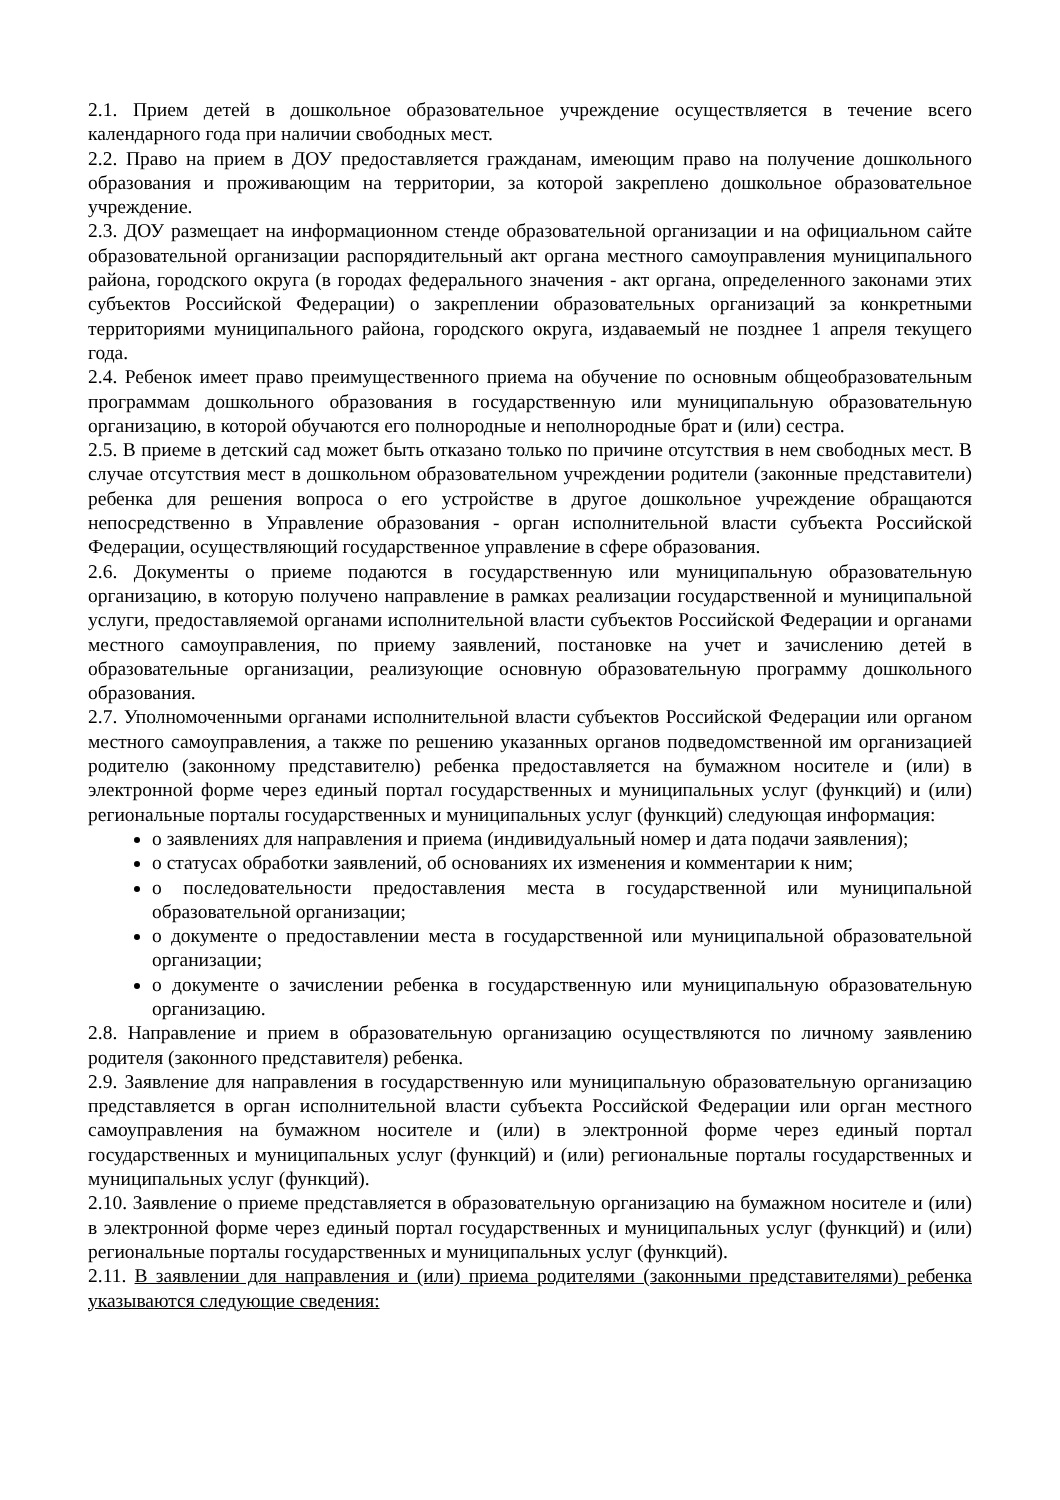2.1. Прием детей в дошкольное образовательное учреждение осуществляется в течение всего календарного года при наличии свободных мест.
2.2. Право на прием в ДОУ предоставляется гражданам, имеющим право на получение дошкольного образования и проживающим на территории, за которой закреплено дошкольное образовательное учреждение.
2.3. ДОУ размещает на информационном стенде образовательной организации и на официальном сайте образовательной организации распорядительный акт органа местного самоуправления муниципального района, городского округа (в городах федерального значения - акт органа, определенного законами этих субъектов Российской Федерации) о закреплении образовательных организаций за конкретными территориями муниципального района, городского округа, издаваемый не позднее 1 апреля текущего года.
2.4. Ребенок имеет право преимущественного приема на обучение по основным общеобразовательным программам дошкольного образования в государственную или муниципальную образовательную организацию, в которой обучаются его полнородные и неполнородные брат и (или) сестра.
2.5. В приеме в детский сад может быть отказано только по причине отсутствия в нем свободных мест. В случае отсутствия мест в дошкольном образовательном учреждении родители (законные представители) ребенка для решения вопроса о его устройстве в другое дошкольное учреждение обращаются непосредственно в Управление образования - орган исполнительной власти субъекта Российской Федерации, осуществляющий государственное управление в сфере образования.
2.6. Документы о приеме подаются в государственную или муниципальную образовательную организацию, в которую получено направление в рамках реализации государственной и муниципальной услуги, предоставляемой органами исполнительной власти субъектов Российской Федерации и органами местного самоуправления, по приему заявлений, постановке на учет и зачислению детей в образовательные организации, реализующие основную образовательную программу дошкольного образования.
2.7. Уполномоченными органами исполнительной власти субъектов Российской Федерации или органом местного самоуправления, а также по решению указанных органов подведомственной им организацией родителю (законному представителю) ребенка предоставляется на бумажном носителе и (или) в электронной форме через единый портал государственных и муниципальных услуг (функций) и (или) региональные порталы государственных и муниципальных услуг (функций) следующая информация:
о заявлениях для направления и приема (индивидуальный номер и дата подачи заявления);
о статусах обработки заявлений, об основаниях их изменения и комментарии к ним;
о последовательности предоставления места в государственной или муниципальной образовательной организации;
о документе о предоставлении места в государственной или муниципальной образовательной организации;
о документе о зачислении ребенка в государственную или муниципальную образовательную организацию.
2.8. Направление и прием в образовательную организацию осуществляются по личному заявлению родителя (законного представителя) ребенка.
2.9. Заявление для направления в государственную или муниципальную образовательную организацию представляется в орган исполнительной власти субъекта Российской Федерации или орган местного самоуправления на бумажном носителе и (или) в электронной форме через единый портал государственных и муниципальных услуг (функций) и (или) региональные порталы государственных и муниципальных услуг (функций).
2.10. Заявление о приеме представляется в образовательную организацию на бумажном носителе и (или) в электронной форме через единый портал государственных и муниципальных услуг (функций) и (или) региональные порталы государственных и муниципальных услуг (функций).
2.11. В заявлении для направления и (или) приема родителями (законными представителями) ребенка указываются следующие сведения: